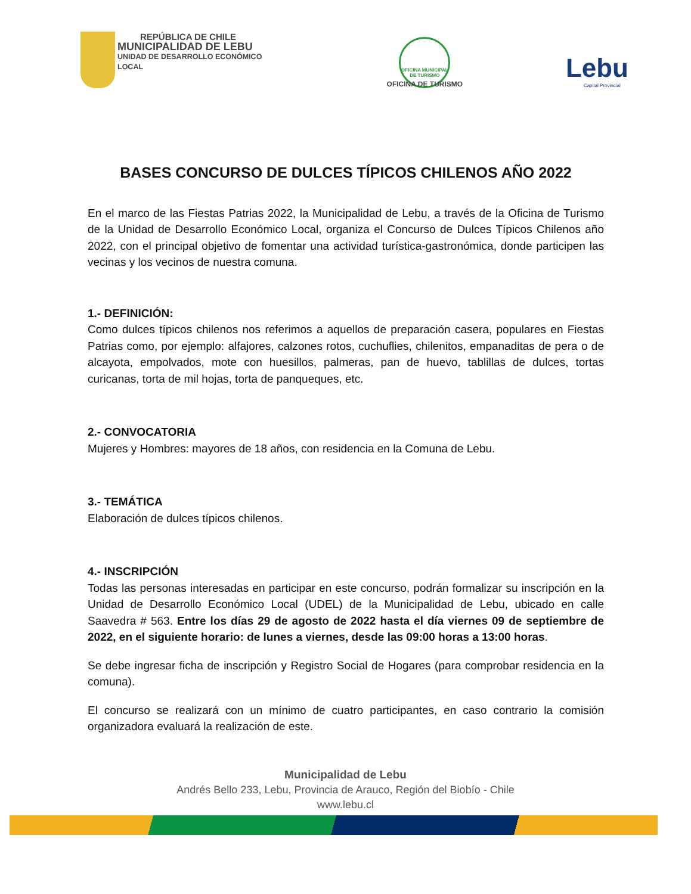REPÚBLICA DE CHILE
MUNICIPALIDAD DE LEBU
UNIDAD DE DESARROLLO ECONÓMICO LOCAL
OFICINA MUNICIPAL DE TURISMO
OFICINA DE TURISMO
Lebu
Capital Provincial
BASES CONCURSO DE DULCES TÍPICOS CHILENOS AÑO 2022
En el marco de las Fiestas Patrias 2022, la Municipalidad de Lebu, a través de la Oficina de Turismo de la Unidad de Desarrollo Económico Local, organiza el Concurso de Dulces Típicos Chilenos año 2022, con el principal objetivo de fomentar una actividad turística-gastronómica, donde participen las vecinas y los vecinos de nuestra comuna.
1.- DEFINICIÓN:
Como dulces típicos chilenos nos referimos a aquellos de preparación casera, populares en Fiestas Patrias como, por ejemplo: alfajores, calzones rotos, cuchuflies, chilenitos, empanaditas de pera o de alcayota, empolvados, mote con huesillos, palmeras, pan de huevo, tablillas de dulces, tortas curicanas, torta de mil hojas, torta de panqueques, etc.
2.- CONVOCATORIA
Mujeres y Hombres: mayores de 18 años, con residencia en la Comuna de Lebu.
3.- TEMÁTICA
Elaboración de dulces típicos chilenos.
4.- INSCRIPCIÓN
Todas las personas interesadas en participar en este concurso, podrán formalizar su inscripción en la Unidad de Desarrollo Económico Local (UDEL) de la Municipalidad de Lebu, ubicado en calle Saavedra # 563. Entre los días 29 de agosto de 2022 hasta el día viernes 09 de septiembre de 2022, en el siguiente horario: de lunes a viernes, desde las 09:00 horas a 13:00 horas.
Se debe ingresar ficha de inscripción y Registro Social de Hogares (para comprobar residencia en la comuna).
El concurso se realizará con un mínimo de cuatro participantes, en caso contrario la comisión organizadora evaluará la realización de este.
Municipalidad de Lebu
Andrés Bello 233, Lebu, Provincia de Arauco, Región del Biobío - Chile
www.lebu.cl